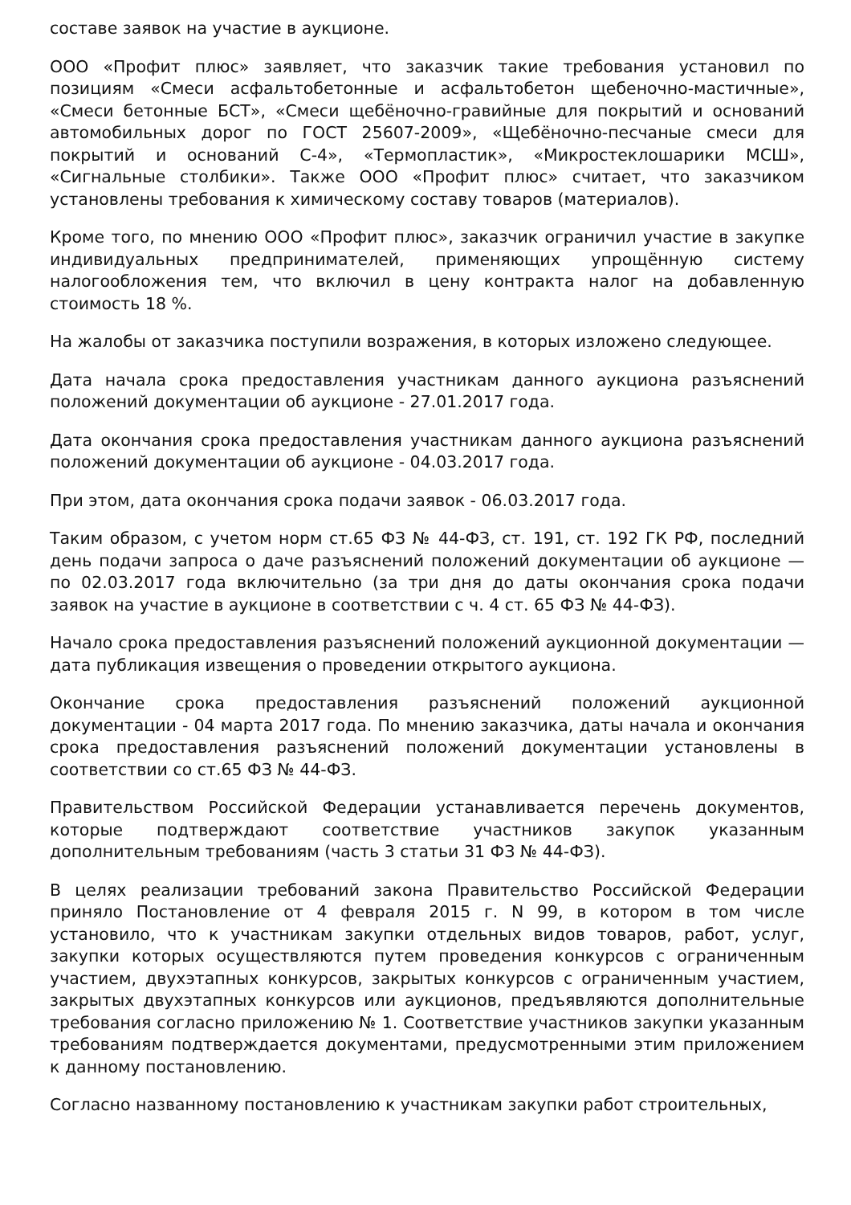составе заявок на участие в аукционе.
ООО «Профит плюс» заявляет, что заказчик такие требования установил по позициям «Смеси асфальтобетонные и асфальтобетон щебеночно-мастичные», «Смеси бетонные БСТ», «Смеси щебёночно-гравийные для покрытий и оснований автомобильных дорог по ГОСТ 25607-2009», «Щебёночно-песчаные смеси для покрытий и оснований С-4», «Термопластик», «Микростеклошарики МСШ», «Сигнальные столбики». Также ООО «Профит плюс» считает, что заказчиком установлены требования к химическому составу товаров (материалов).
Кроме того, по мнению ООО «Профит плюс», заказчик ограничил участие в закупке индивидуальных предпринимателей, применяющих упрощённую систему налогообложения тем, что включил в цену контракта налог на добавленную стоимость 18 %.
На жалобы от заказчика поступили возражения, в которых изложено следующее.
Дата начала срока предоставления участникам данного аукциона разъяснений положений документации об аукционе - 27.01.2017 года.
Дата окончания срока предоставления участникам данного аукциона разъяснений положений документации об аукционе - 04.03.2017 года.
При этом, дата окончания срока подачи заявок - 06.03.2017 года.
Таким образом, с учетом норм ст.65 ФЗ № 44-ФЗ, ст. 191, ст. 192 ГК РФ, последний день подачи запроса о даче разъяснений положений документации об аукционе — по 02.03.2017 года включительно (за три дня до даты окончания срока подачи заявок на участие в аукционе в соответствии с ч. 4 ст. 65 ФЗ № 44-ФЗ).
Начало срока предоставления разъяснений положений аукционной документации — дата публикация извещения о проведении открытого аукциона.
Окончание срока предоставления разъяснений положений аукционной документации - 04 марта 2017 года. По мнению заказчика, даты начала и окончания срока предоставления разъяснений положений документации установлены в соответствии со ст.65 ФЗ № 44-ФЗ.
Правительством Российской Федерации устанавливается перечень документов, которые подтверждают соответствие участников закупок указанным дополнительным требованиям (часть 3 статьи 31 ФЗ № 44-ФЗ).
В целях реализации требований закона Правительство Российской Федерации приняло Постановление от 4 февраля 2015 г. N 99, в котором в том числе установило, что к участникам закупки отдельных видов товаров, работ, услуг, закупки которых осуществляются путем проведения конкурсов с ограниченным участием, двухэтапных конкурсов, закрытых конкурсов с ограниченным участием, закрытых двухэтапных конкурсов или аукционов, предъявляются дополнительные требования согласно приложению № 1. Соответствие участников закупки указанным требованиям подтверждается документами, предусмотренными этим приложением к данному постановлению.
Согласно названному постановлению к участникам закупки работ строительных,